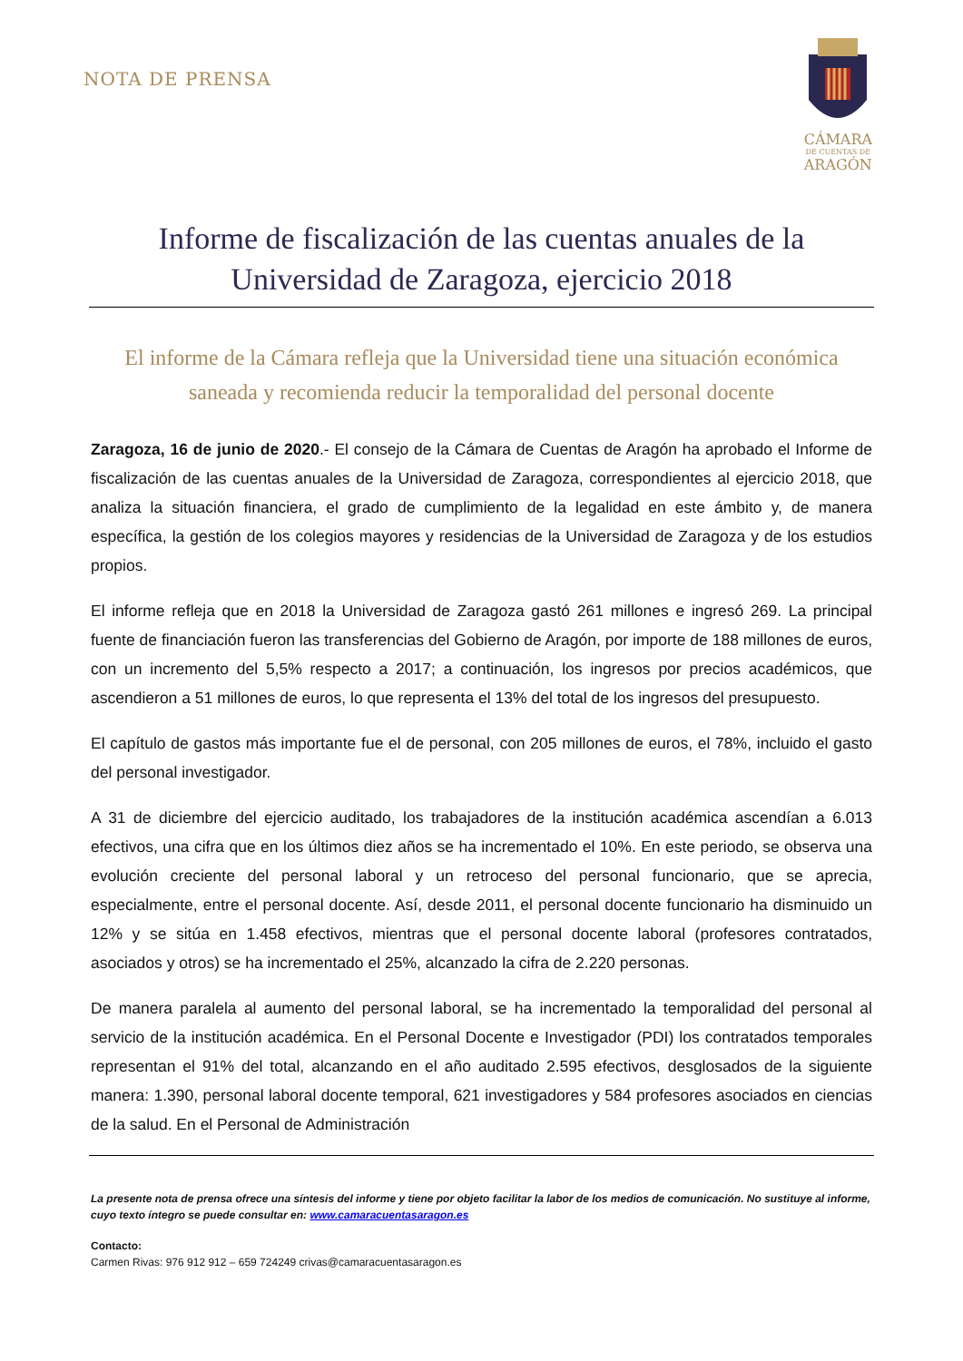NOTA DE PRENSA
CÁMARA
DE CUENTAS DE
ARAGÓN
Informe de fiscalización de las cuentas anuales de la Universidad de Zaragoza, ejercicio 2018
El informe de la Cámara refleja que la Universidad tiene una situación económica saneada y recomienda reducir la temporalidad del personal docente
Zaragoza, 16 de junio de 2020.- El consejo de la Cámara de Cuentas de Aragón ha aprobado el Informe de fiscalización de las cuentas anuales de la Universidad de Zaragoza, correspondientes al ejercicio 2018, que analiza la situación financiera, el grado de cumplimiento de la legalidad en este ámbito y, de manera específica, la gestión de los colegios mayores y residencias de la Universidad de Zaragoza y de los estudios propios.
El informe refleja que en 2018 la Universidad de Zaragoza gastó 261 millones e ingresó 269. La principal fuente de financiación fueron las transferencias del Gobierno de Aragón, por importe de 188 millones de euros, con un incremento del 5,5% respecto a 2017; a continuación, los ingresos por precios académicos, que ascendieron a 51 millones de euros, lo que representa el 13% del total de los ingresos del presupuesto.
El capítulo de gastos más importante fue el de personal, con 205 millones de euros, el 78%, incluido el gasto del personal investigador.
A 31 de diciembre del ejercicio auditado, los trabajadores de la institución académica ascendían a 6.013 efectivos, una cifra que en los últimos diez años se ha incrementado el 10%. En este periodo, se observa una evolución creciente del personal laboral y un retroceso del personal funcionario, que se aprecia, especialmente, entre el personal docente. Así, desde 2011, el personal docente funcionario ha disminuido un 12% y se sitúa en 1.458 efectivos, mientras que el personal docente laboral (profesores contratados, asociados y otros) se ha incrementado el 25%, alcanzado la cifra de 2.220 personas.
De manera paralela al aumento del personal laboral, se ha incrementado la temporalidad del personal al servicio de la institución académica. En el Personal Docente e Investigador (PDI) los contratados temporales representan el 91% del total, alcanzando en el año auditado 2.595 efectivos, desglosados de la siguiente manera: 1.390, personal laboral docente temporal, 621 investigadores y 584 profesores asociados en ciencias de la salud. En el Personal de Administración
La presente nota de prensa ofrece una síntesis del informe y tiene por objeto facilitar la labor de los medios de comunicación. No sustituye al informe, cuyo texto íntegro se puede consultar en: www.camaracuentasaragon.es
Contacto:
Carmen Rivas: 976 912 912 – 659 724249 crivas@camaracuentasaragon.es